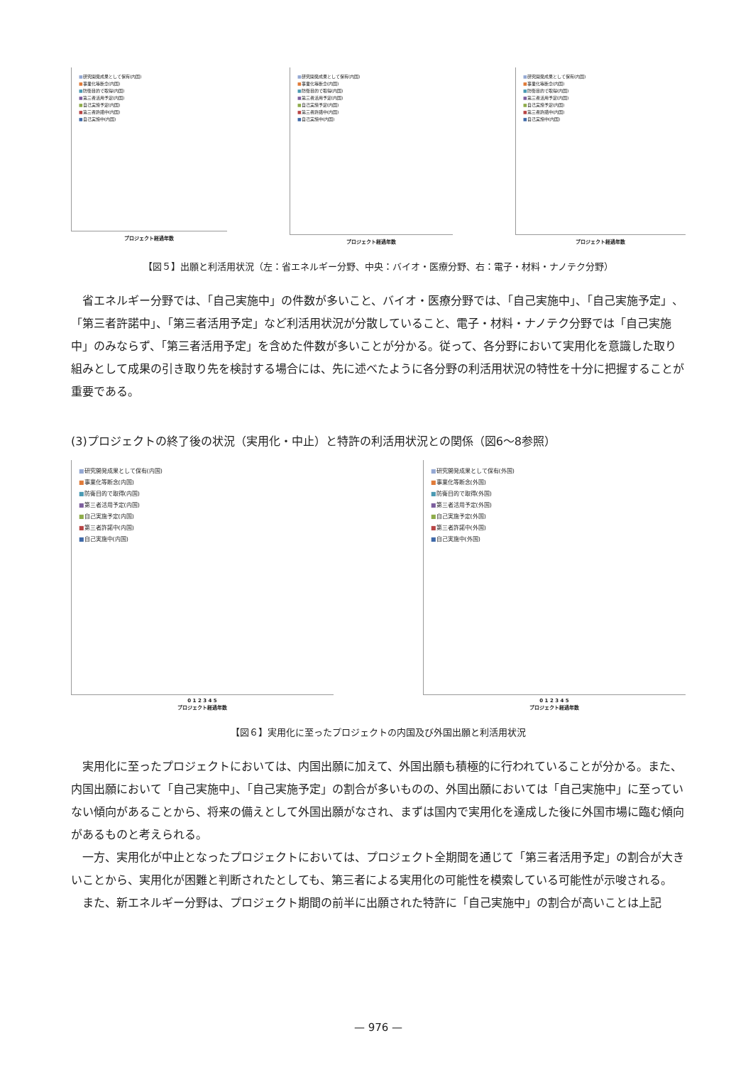■研究開発成果として保有(内国)
■事業化等断念(内国)
■防衛目的で取得(内国)
■第三者活用予定(内国)
■自己実施予定(内国)
■第三者許諾中(内国)
■自己実施中(内国)
プロジェクト経過年数
■研究開発成果として保有(内国)
■事業化等断念(内国)
■防衛目的で取得(内国)
■第三者活用予定(内国)
■自己実施予定(内国)
■第三者許諾中(内国)
■自己実施中(内国)
プロジェクト経過年数
■研究開発成果として保有(内国)
■事業化等断念(内国)
■防衛目的で取得(内国)
■第三者活用予定(内国)
■自己実施予定(内国)
■第三者許諾中(内国)
■自己実施中(内国)
プロジェクト経過年数
【図５】出願と利活用状況（左：省エネルギー分野、中央：バイオ・医療分野、右：電子・材料・ナノテク分野）
省エネルギー分野では、「自己実施中」の件数が多いこと、バイオ・医療分野では、「自己実施中」、「自己実施予定」、「第三者許諾中」、「第三者活用予定」など利活用状況が分散していること、電子・材料・ナノテク分野では「自己実施中」のみならず、「第三者活用予定」を含めた件数が多いことが分かる。従って、各分野において実用化を意識した取り組みとして成果の引き取り先を検討する場合には、先に述べたように各分野の利活用状況の特性を十分に把握することが重要である。
(3)プロジェクトの終了後の状況（実用化・中止）と特許の利活用状況との関係（図6～8参照）
■研究開発成果として保有(内国)
■事業化等断念(内国)
■防衛目的で取得(内国)
■第三者活用予定(内国)
■自己実施予定(内国)
■第三者許諾中(内国)
■自己実施中(内国)
0 1 2 3 4 5
プロジェクト経過年数
■研究開発成果として保有(外国)
■事業化等断念(外国)
■防衛目的で取得(外国)
■第三者活用予定(外国)
■自己実施予定(外国)
■第三者許諾中(外国)
■自己実施中(外国)
0 1 2 3 4 5
プロジェクト経過年数
【図６】実用化に至ったプロジェクトの内国及び外国出願と利活用状況
実用化に至ったプロジェクトにおいては、内国出願に加えて、外国出願も積極的に行われていることが分かる。また、内国出願において「自己実施中」、「自己実施予定」の割合が多いものの、外国出願においては「自己実施中」に至っていない傾向があることから、将来の備えとして外国出願がなされ、まずは国内で実用化を達成した後に外国市場に臨む傾向があるものと考えられる。
一方、実用化が中止となったプロジェクトにおいては、プロジェクト全期間を通じて「第三者活用予定」の割合が大きいことから、実用化が困難と判断されたとしても、第三者による実用化の可能性を模索している可能性が示唆される。
また、新エネルギー分野は、プロジェクト期間の前半に出願された特許に「自己実施中」の割合が高いことは上記
— 976 —